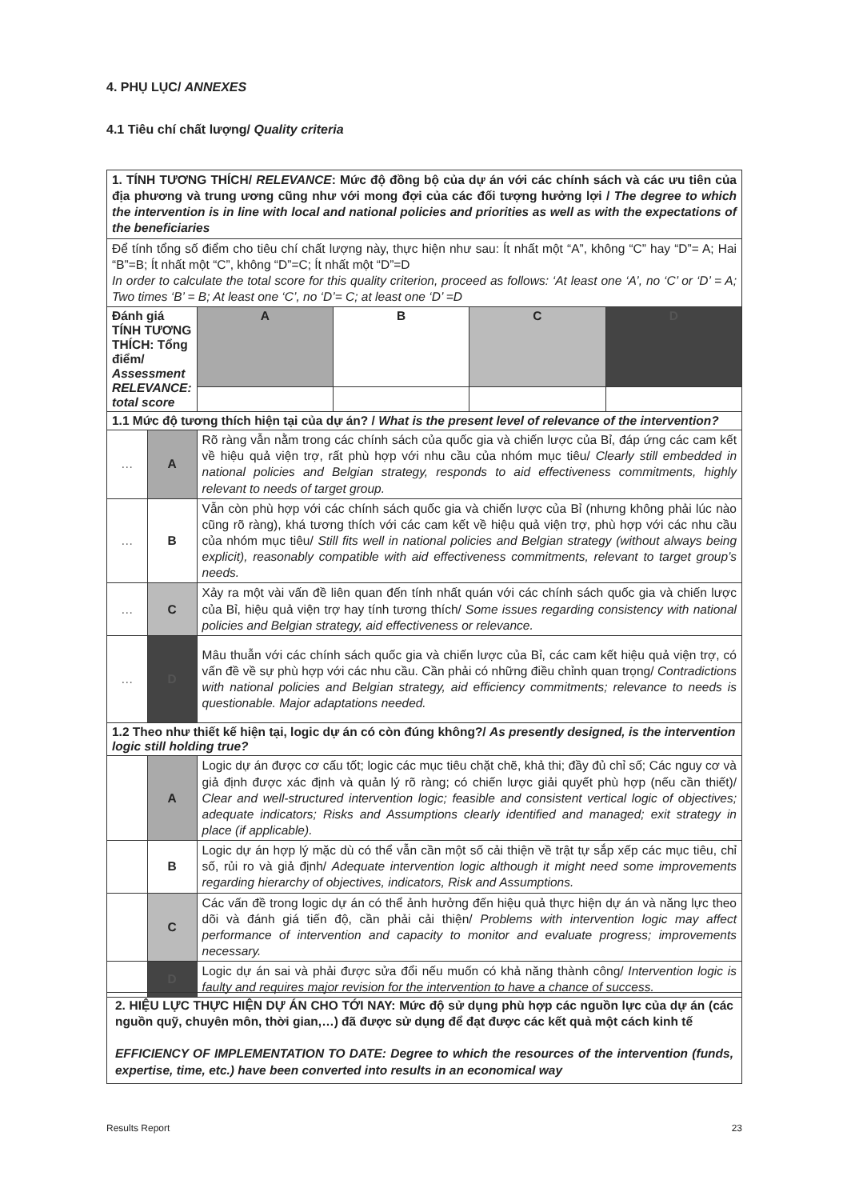4. PHỤ LỤC/ ANNEXES
4.1 Tiêu chí chất lượng/ Quality criteria
| 1. TÍNH TƯƠNG THÍCH/ RELEVANCE : Mức độ đồng bộ của dự án với các chính sách và các ưu tiên của địa phương và trung ương cũng như với mong đợi của các đối tượng hưởng lợi / The degree to which the intervention is in line with local and national policies and priorities as well as with the expectations of the beneficiaries | | | | | |
| Để tính tổng số điểm cho tiêu chí chất lượng này, thực hiện như sau: Ít nhất một “A”, không “C” hay “D”= A; Hai “B”=B; Ít nhất một “C”, không “D”=C; Ít nhất một “D”=D In order to calculate the total score for this quality criterion, proceed as follows: ‘At least one ‘A’, no ‘C’ or ‘D’ = A; Two times ‘B’ = B; At least one ‘C’, no ‘D’= C; at least one ‘D’ =D | | | | | |
| Đánh giá TÍNH TƯƠNG THÍCH: Tổng điểm/ Assessment RELEVANCE: total score | | A | B | C | D |
| 1.1 Mức độ tương thích hiện tại của dự án? / What is the present level of relevance of the intervention? | | | | | |
| … | A | Rõ ràng vẫn nằm trong các chính sách của quốc gia và chiến lược của Bỉ, đáp ứng các cam kết về hiệu quả viện trợ, rất phù hợp với nhu cầu của nhóm mục tiêu/ Clearly still embedded in national policies and Belgian strategy, responds to aid effectiveness commitments, highly relevant to needs of target group. | | | |
| … | B | Vẫn còn phù hợp với các chính sách quốc gia và chiến lược của Bỉ (nhưng không phải lúc nào cũng rõ ràng), khá tương thích với các cam kết về hiệu quả viện trợ, phù hợp với các nhu cầu của nhóm mục tiêu/ Still fits well in national policies and Belgian strategy (without always being explicit), reasonably compatible with aid effectiveness commitments, relevant to target group’s needs. | | | |
| … | C | Xảy ra một vài vấn đề liên quan đến tính nhất quán với các chính sách quốc gia và chiến lược của Bỉ, hiệu quả viện trợ hay tính tương thích/ Some issues regarding consistency with national policies and Belgian strategy, aid effectiveness or relevance. | | | |
| … | D | Mâu thuẫn với các chính sách quốc gia và chiến lược của Bỉ, các cam kết hiệu quả viện trợ, có vấn đề về sự phù hợp với các nhu cầu. Cần phải có những điều chỉnh quan trọng/ Contradictions with national policies and Belgian strategy, aid efficiency commitments; relevance to needs is questionable. Major adaptations needed. | | | |
| 1.2 Theo như thiết kế hiện tại, logic dự án có còn đúng không?/ As presently designed, is the intervention logic still holding true? | | | | | |
| | A | Logic dự án được cơ cấu tốt; logic các mục tiêu chặt chẽ, khả thi; đầy đủ chỉ số; Các nguy cơ và giả định được xác định và quản lý rõ ràng; có chiến lược giải quyết phù hợp (nếu cần thiết)/ Clear and well-structured intervention logic; feasible and consistent vertical logic of objectives; adequate indicators; Risks and Assumptions clearly identified and managed; exit strategy in place (if applicable). | | | |
| | B | Logic dự án hợp lý mặc dù có thể vẫn cần một số cải thiện về trật tự sắp xếp các mục tiêu, chỉ số, rủi ro và giả định/ Adequate intervention logic although it might need some improvements regarding hierarchy of objectives, indicators, Risk and Assumptions. | | | |
| | C | Các vấn đề trong logic dự án có thể ảnh hưởng đến hiệu quả thực hiện dự án và năng lực theo dõi và đánh giá tiến độ, cần phải cải thiện/ Problems with intervention logic may affect performance of intervention and capacity to monitor and evaluate progress; improvements necessary. | | | |
| | D | Logic dự án sai và phải được sửa đổi nếu muốn có khả năng thành công/ Intervention logic is faulty and requires major revision for the intervention to have a chance of success. | | | |
| 2. HIỆU LỰC THỰC HIỆN DỰ ÁN CHO TỚI NAY: Mức độ sử dụng phù hợp các nguồn lực của dự án (các nguồn quỹ, chuyên môn, thời gian,…) đã được sử dụng để đạt được các kết quả một cách kinh tế EFFICIENCY OF IMPLEMENTATION TO DATE: Degree to which the resources of the intervention (funds, expertise, time, etc.) have been converted into results in an economical way |
Results Report 23